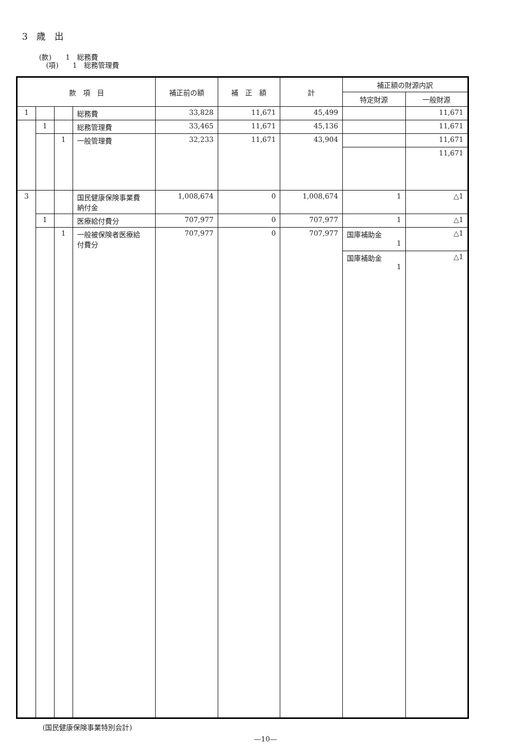3　歳　出
(款)　　1　総務費
　(項)　　1　総務管理費
| 款 項 目 | | | | 補正前の額 | 補 正 額 | 計 | 補正額の財源内訳 | |
| --- | --- | --- | --- | --- | --- | --- | --- | --- |
| | | | | | | | 特定財源 | 一般財源 |
| 1 | | | 総務費 | 33,828 | 11,671 | 45,499 | | 11,671 |
| | 1 | | 総務管理費 | 33,465 | 11,671 | 45,136 | | 11,671 |
| | | 1 | 一般管理費 | 32,233 | 11,671 | 43,904 | | 11,671 |
| | | | | | | | | 11,671 |
| 3 | | | 国民健康保険事業費 納付金 | 1,008,674 | 0 | 1,008,674 | 1 | △1 |
| | 1 | | 医療給付費分 | 707,977 | 0 | 707,977 | 1 | △1 |
| | | 1 | 一般被保険者医療給 付費分 | 707,977 | 0 | 707,977 | 国庫補助金 1 | △1 |
| | | | | | | | 国庫補助金 1 | △1 |
(国民健康保険事業特別会計)
—10—